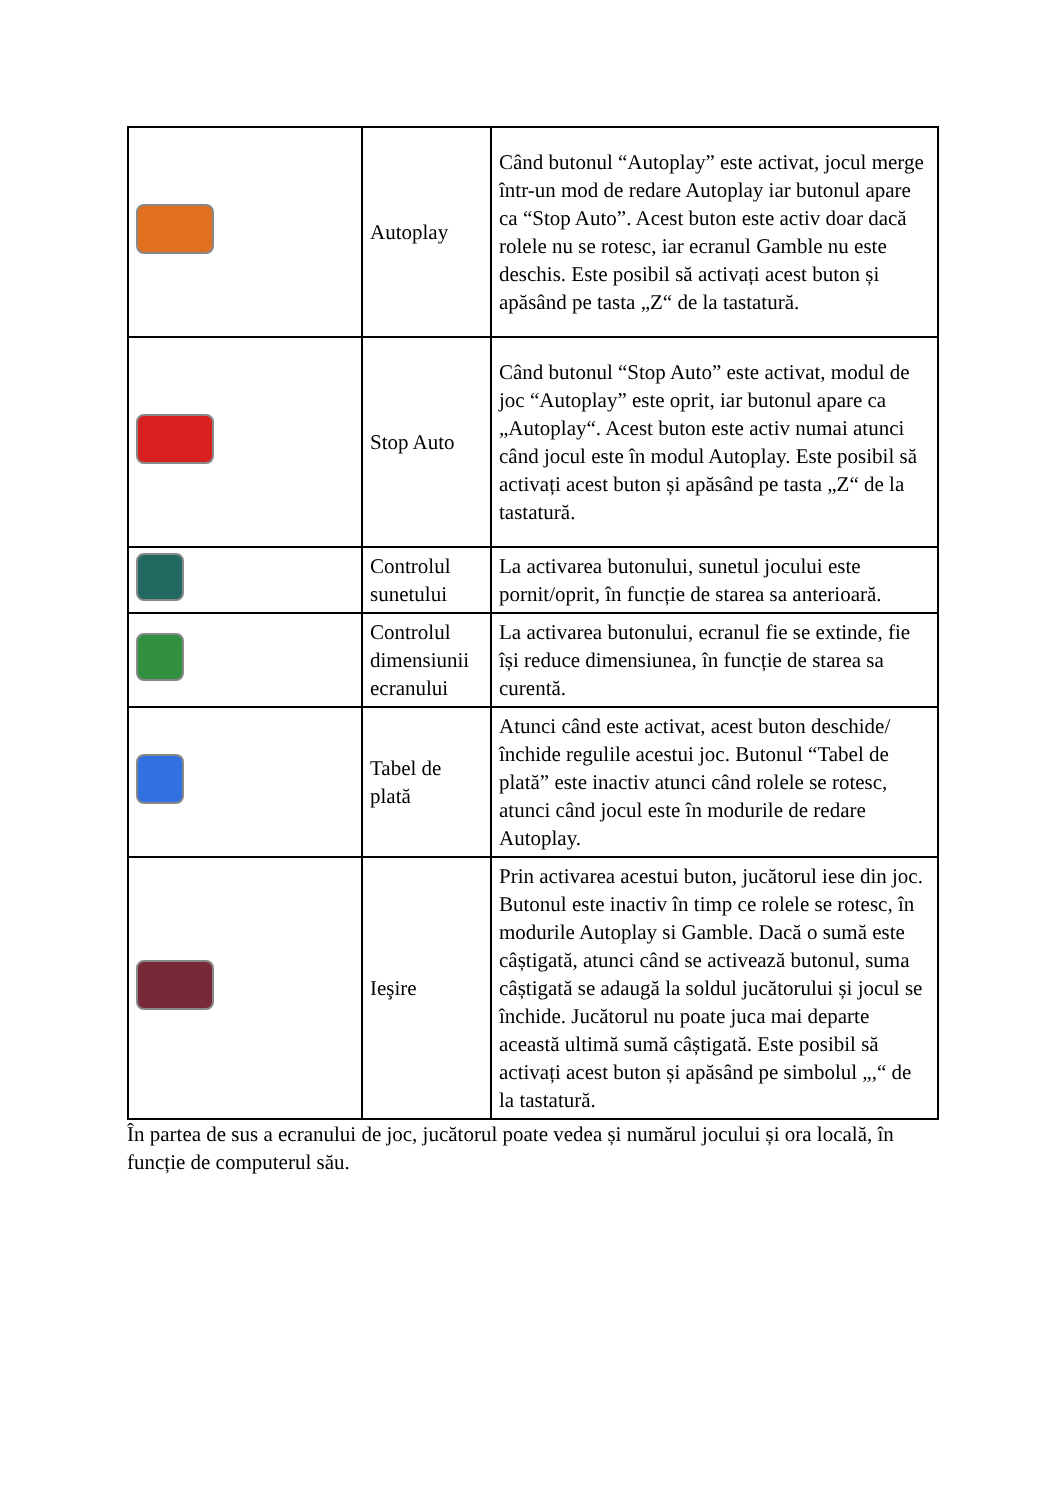| | Autoplay | Când butonul “Autoplay” este activat, jocul merge într-un mod de redare Autoplay iar butonul apare ca “Stop Auto”. Acest buton este activ doar dacă rolele nu se rotesc, iar ecranul Gamble nu este deschis. Este posibil să activați acest buton și apăsând pe tasta „Z“ de la tastatură. |
| | Stop Auto | Când butonul “Stop Auto” este activat, modul de joc “Autoplay” este oprit, iar butonul apare ca „Autoplay“. Acest buton este activ numai atunci când jocul este în modul Autoplay. Este posibil să activați acest buton și apăsând pe tasta „Z“ de la tastatură. |
| | Controlul sunetului | La activarea butonului, sunetul jocului este pornit/oprit, în funcție de starea sa anterioară. |
| | Controlul dimensiunii ecranului | La activarea butonului, ecranul fie se extinde, fie își reduce dimensiunea, în funcție de starea sa curentă. |
| | Tabel de plată | Atunci când este activat, acest buton deschide/închide regulile acestui joc. Butonul “Tabel de plată” este inactiv atunci când rolele se rotesc, atunci când jocul este în modurile de redare Autoplay. |
| | Ieşire | Prin activarea acestui buton, jucătorul iese din joc. Butonul este inactiv în timp ce rolele se rotesc, în modurile Autoplay si Gamble. Dacă o sumă este câștigată, atunci când se activează butonul, suma câștigată se adaugă la soldul jucătorului și jocul se închide. Jucătorul nu poate juca mai departe această ultimă sumă câștigată. Este posibil să activați acest buton și apăsând pe simbolul „,“ de la tastatură. |
În partea de sus a ecranului de joc, jucătorul poate vedea și numărul jocului și ora locală, în funcție de computerul său.